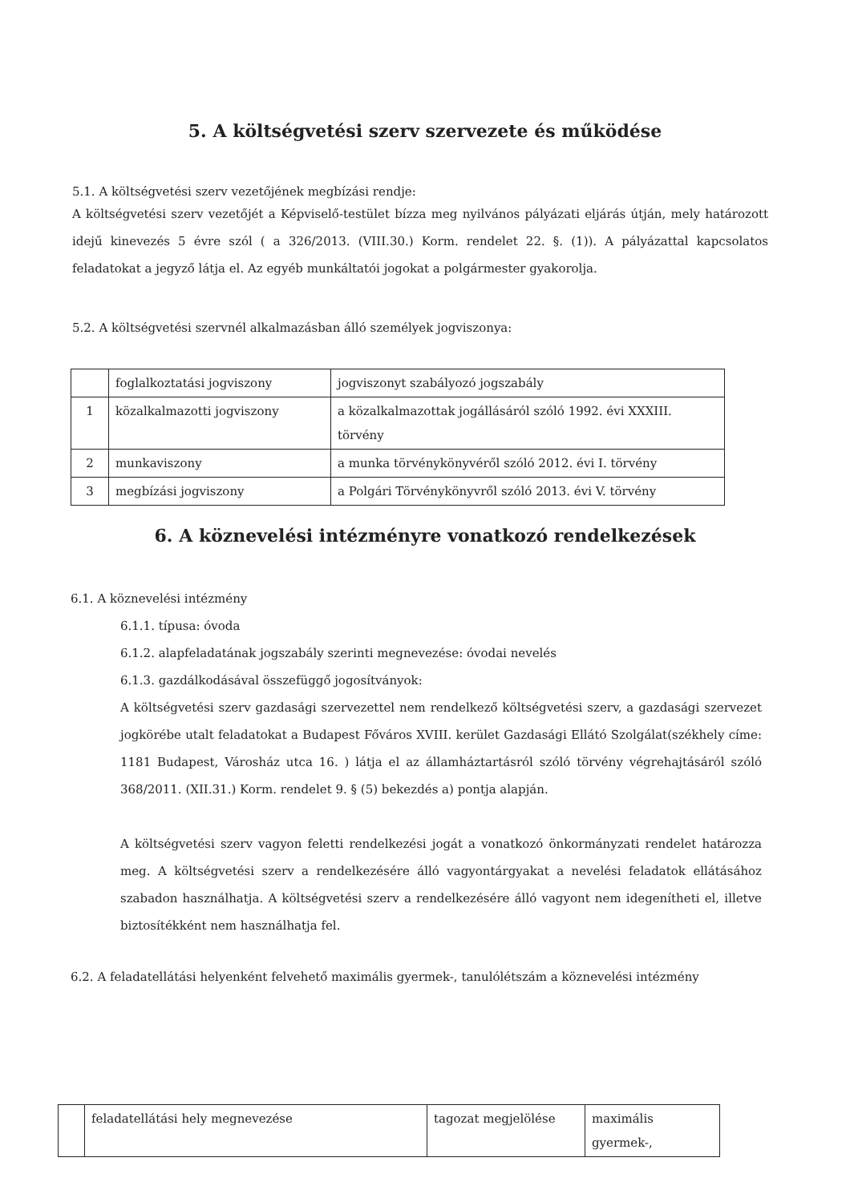5. A költségvetési szerv szervezete és működése
5.1. A költségvetési szerv vezetőjének megbízási rendje:
A költségvetési szerv vezetőjét a Képviselő-testület bízza meg nyilvános pályázati eljárás útján, mely határozott idejű kinevezés 5 évre szól ( a 326/2013. (VIII.30.) Korm. rendelet 22. §. (1)). A pályázattal kapcsolatos feladatokat a jegyző látja el. Az egyéb munkáltatói jogokat a polgármester gyakorolja.
5.2. A költségvetési szervnél alkalmazásban álló személyek jogviszonya:
| | foglalkoztatási jogviszony | jogviszonyt szabályozó jogszabály |
| 1 | közalkalmazotti jogviszony | a közalkalmazottak jogállásáról szóló 1992. évi XXXIII. törvény |
| 2 | munkaviszony | a munka törvénykönyvéről szóló 2012. évi I. törvény |
| 3 | megbízási jogviszony | a Polgári Törvénykönyvről szóló 2013. évi V. törvény |
6. A köznevelési intézményre vonatkozó rendelkezések
6.1. A köznevelési intézmény
6.1.1. típusa: óvoda
6.1.2. alapfeladatának jogszabály szerinti megnevezése: óvodai nevelés
6.1.3. gazdálkodásával összefüggő jogosítványok:
A költségvetési szerv gazdasági szervezettel nem rendelkező költségvetési szerv, a gazdasági szervezet jogkörébe utalt feladatokat a Budapest Főváros XVIII. kerület Gazdasági Ellátó Szolgálat(székhely címe: 1181 Budapest, Városház utca 16. ) látja el az államháztartásról szóló törvény végrehajtásáról szóló 368/2011. (XII.31.) Korm. rendelet 9. § (5) bekezdés a) pontja alapján.
A költségvetési szerv vagyon feletti rendelkezési jogát a vonatkozó önkormányzati rendelet határozza meg. A költségvetési szerv a rendelkezésére álló vagyontárgyakat a nevelési feladatok ellátásához szabadon használhatja. A költségvetési szerv a rendelkezésére álló vagyont nem idegenítheti el, illetve biztosítékként nem használhatja fel.
6.2. A feladatellátási helyenként felvehető maximális gyermek-, tanulólétszám a köznevelési intézmény
| | feladatellátási hely megnevezése | tagozat megjelölése | maximális gyermek-, |